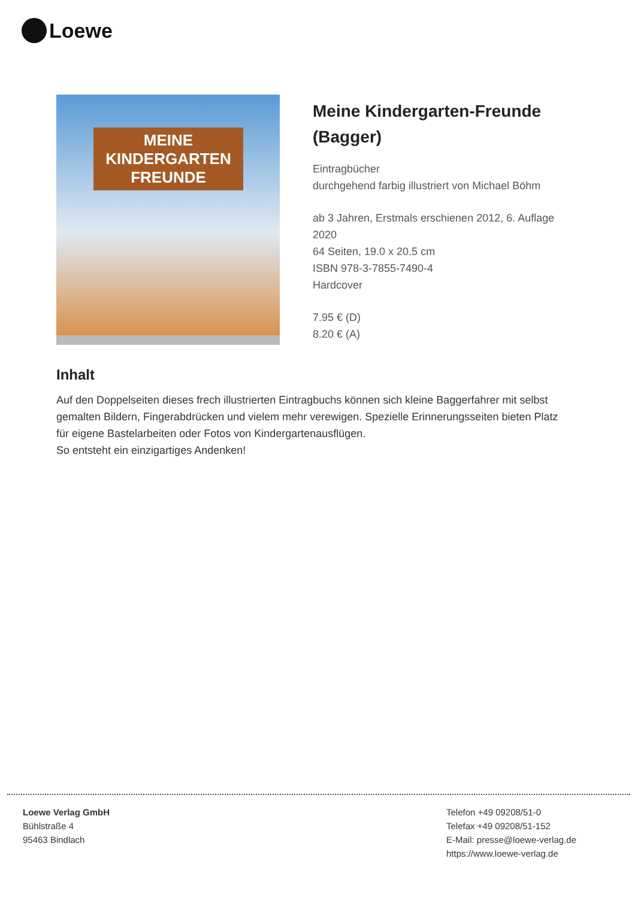Loewe
MEINE
KINDERGARTEN
FREUNDE
Meine Kindergarten-Freunde (Bagger)
Eintragbücher
durchgehend farbig illustriert von Michael Böhm
ab 3 Jahren, Erstmals erschienen 2012, 6. Auflage 2020
64 Seiten, 19.0 x 20.5 cm
ISBN 978-3-7855-7490-4
Hardcover
7.95 € (D)
8.20 € (A)
Inhalt
Auf den Doppelseiten dieses frech illustrierten Eintragbuchs können sich kleine Baggerfahrer mit selbst gemalten Bildern, Fingerabdrücken und vielem mehr verewigen. Spezielle Erinnerungsseiten bieten Platz für eigene Bastelarbeiten oder Fotos von Kindergartenausflügen.
So entsteht ein einzigartiges Andenken!
Loewe Verlag GmbH
Bühlstraße 4
95463 Bindlach
Telefon +49 09208/51-0
Telefax +49 09208/51-152
E-Mail: presse@loewe-verlag.de
https://www.loewe-verlag.de